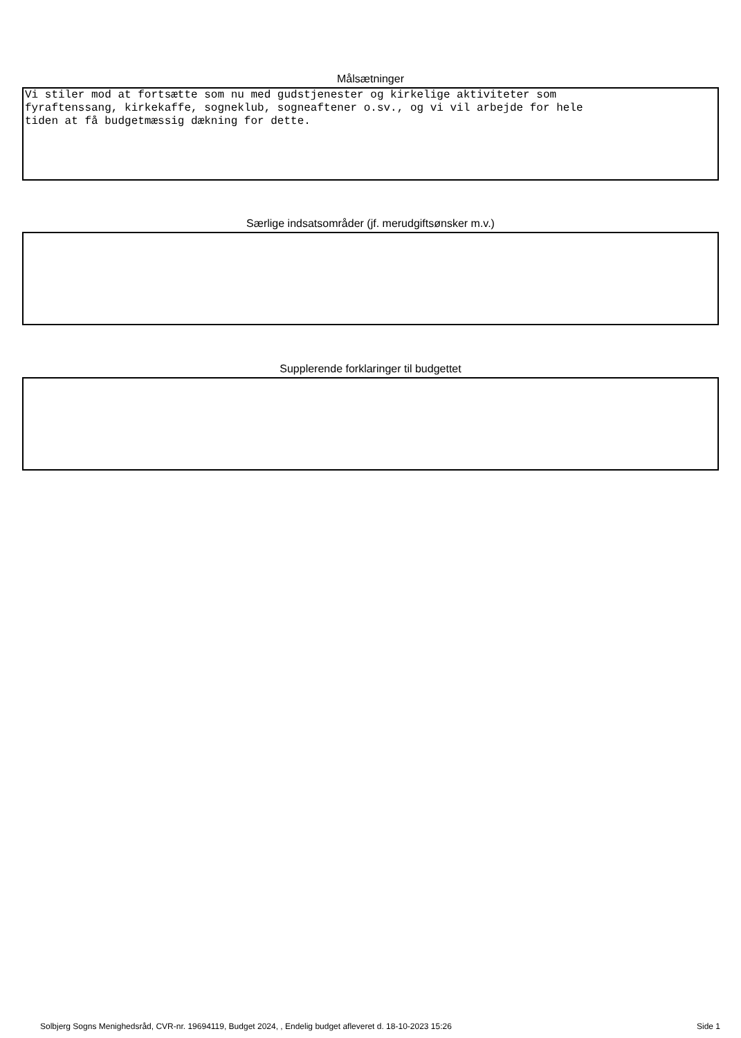Målsætninger
Vi stiler mod at fortsætte som nu med gudstjenester og kirkelige aktiviteter som fyraftenssang, kirkekaffe, sogneklub, sogneaftener o.sv., og vi vil arbejde for hele tiden at få budgetmæssig dækning for dette.
Særlige indsatsområder (jf. merudgiftsønsker m.v.)
Supplerende forklaringer til budgettet
Solbjerg Sogns Menighedsråd, CVR-nr. 19694119, Budget 2024, , Endelig budget afleveret d. 18-10-2023 15:26 Side 1